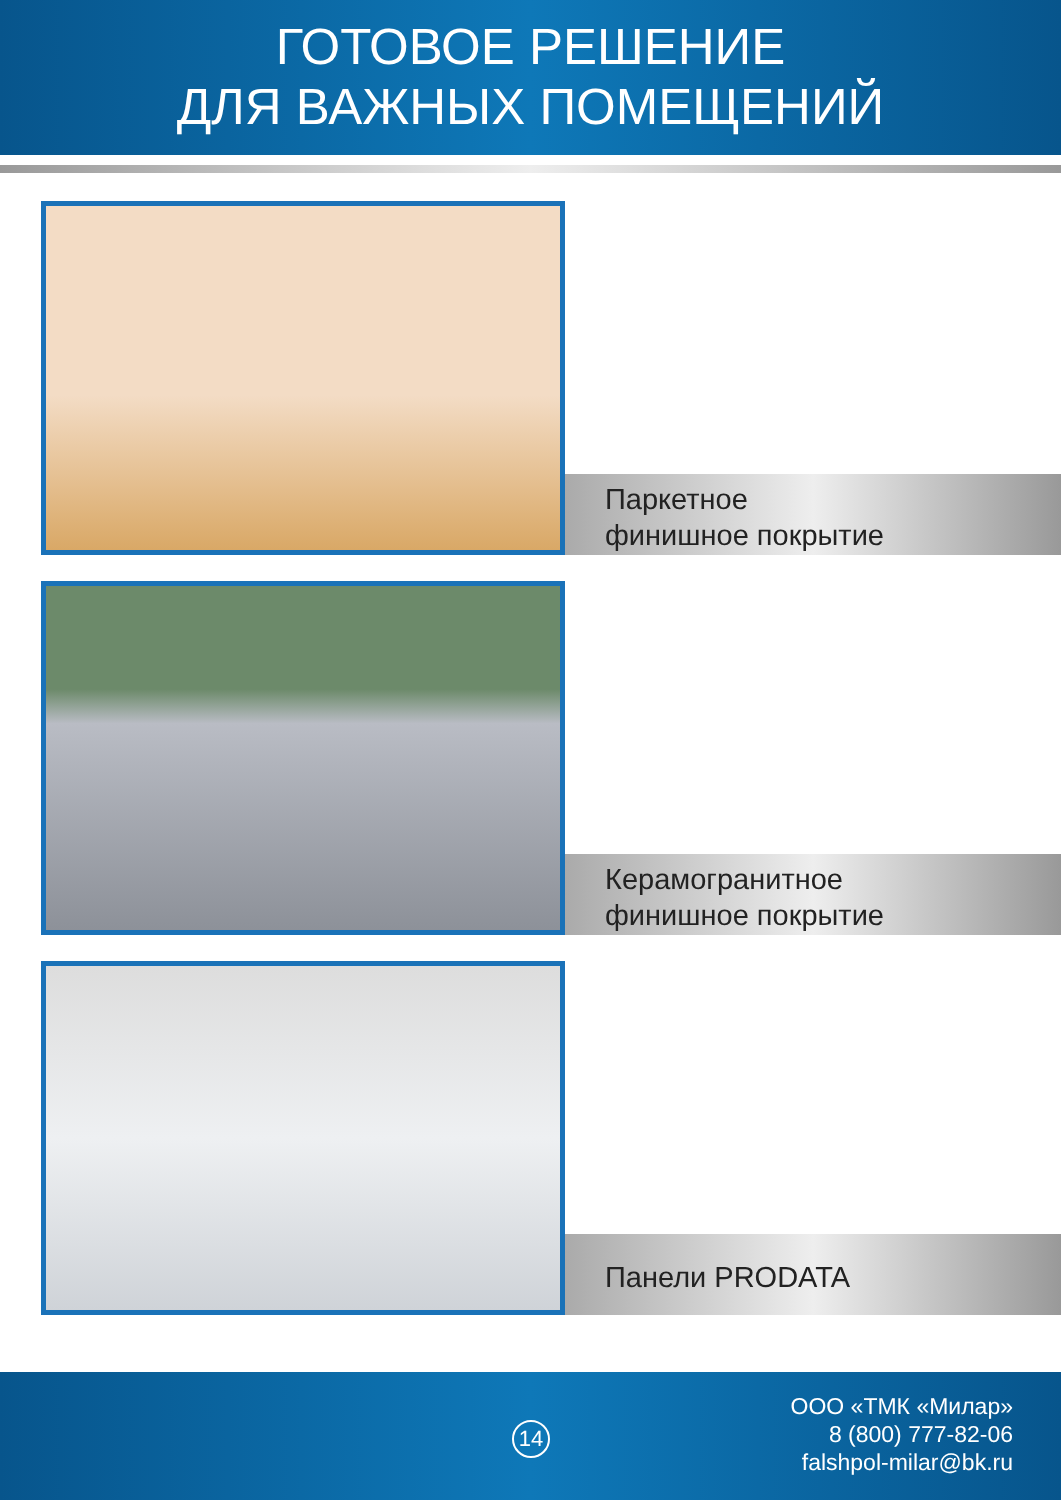ГОТОВОЕ РЕШЕНИЕ
ДЛЯ ВАЖНЫХ ПОМЕЩЕНИЙ
Паркетное
финишное покрытие
Керамогранитное
финишное покрытие
Панели PRODATA
14
ООО «ТМК «Милар»
8 (800) 777-82-06
falshpol-milar@bk.ru